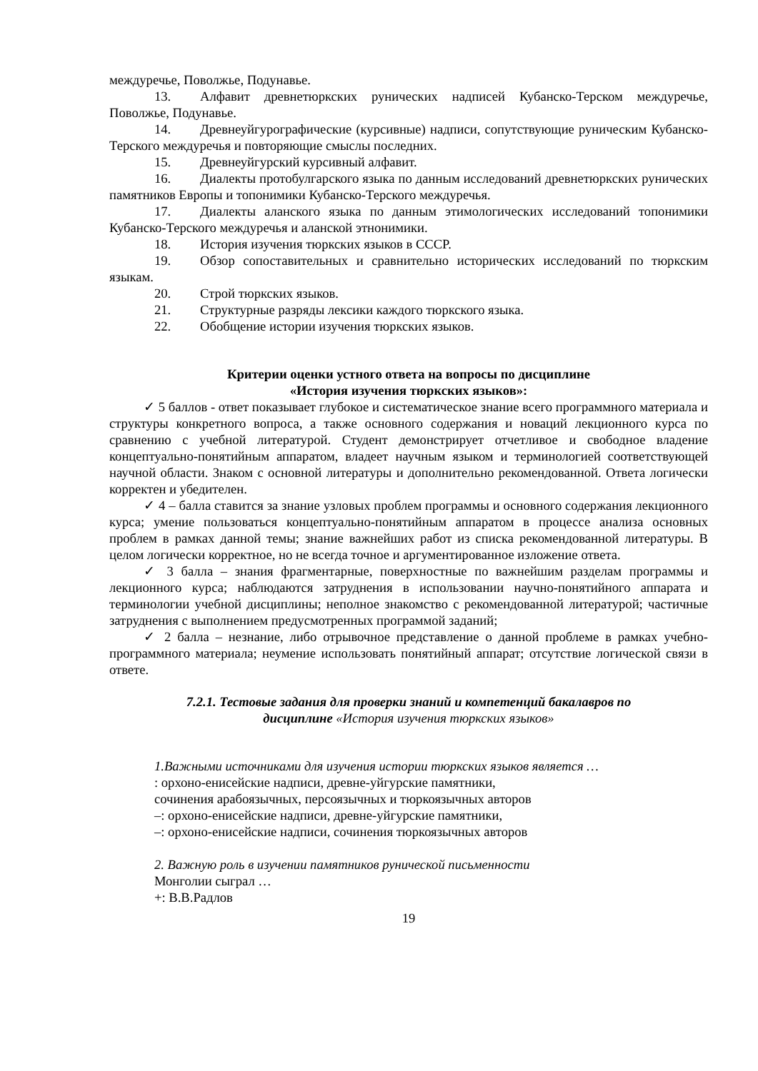междуречье, Поволжье, Подунавье.
13. Алфавит древнетюркских рунических надписей Кубанско-Терском междуречье, Поволжье, Подунавье.
14. Древнеуйгурографические (курсивные) надписи, сопутствующие руническим Кубанско-Терского междуречья и повторяющие смыслы последних.
15. Древнеуйгурский курсивный алфавит.
16. Диалекты протобулгарского языка по данным исследований древнетюркских рунических памятников Европы и топонимики Кубанско-Терского междуречья.
17. Диалекты аланского языка по данным этимологических исследований топонимики Кубанско-Терского междуречья и аланской этнонимики.
18. История изучения тюркских языков в СССР.
19. Обзор сопоставительных и сравнительно исторических исследований по тюркским языкам.
20. Строй тюркских языков.
21. Структурные разряды лексики каждого тюркского языка.
22. Обобщение истории изучения тюркских языков.
Критерии оценки устного ответа на вопросы по дисциплине
«История изучения тюркских языков»:
✓ 5 баллов - ответ показывает глубокое и систематическое знание всего программного материала и структуры конкретного вопроса, а также основного содержания и новаций лекционного курса по сравнению с учебной литературой. Студент демонстрирует отчетливое и свободное владение концептуально-понятийным аппаратом, владеет научным языком и терминологией соответствующей научной области. Знаком с основной литературы и дополнительно рекомендованной. Ответа логически корректен и убедителен.
✓ 4 – балла ставится за знание узловых проблем программы и основного содержания лекционного курса; умение пользоваться концептуально-понятийным аппаратом в процессе анализа основных проблем в рамках данной темы; знание важнейших работ из списка рекомендованной литературы. В целом логически корректное, но не всегда точное и аргументированное изложение ответа.
✓ 3 балла – знания фрагментарные, поверхностные по важнейшим разделам программы и лекционного курса; наблюдаются затруднения в использовании научно-понятийного аппарата и терминологии учебной дисциплины; неполное знакомство с рекомендованной литературой; частичные затруднения с выполнением предусмотренных программой заданий;
✓ 2 балла – незнание, либо отрывочное представление о данной проблеме в рамках учебно-программного материала; неумение использовать понятийный аппарат; отсутствие логической связи в ответе.
7.2.1. Тестовые задания для проверки знаний и компетенций бакалавров по
дисциплине «История изучения тюркских языков»
1.Важными источниками для изучения истории тюркских языков является …
: орхоно-енисейские надписи, древне-уйгурские памятники,
сочинения арабоязычных, персоязычных и тюркоязычных авторов
–: орхоно-енисейские надписи, древне-уйгурские памятники,
–: орхоно-енисейские надписи, сочинения тюркоязычных авторов
2. Важную роль в изучении памятников рунической письменности
Монголии сыграл …
+: В.В.Радлов
19